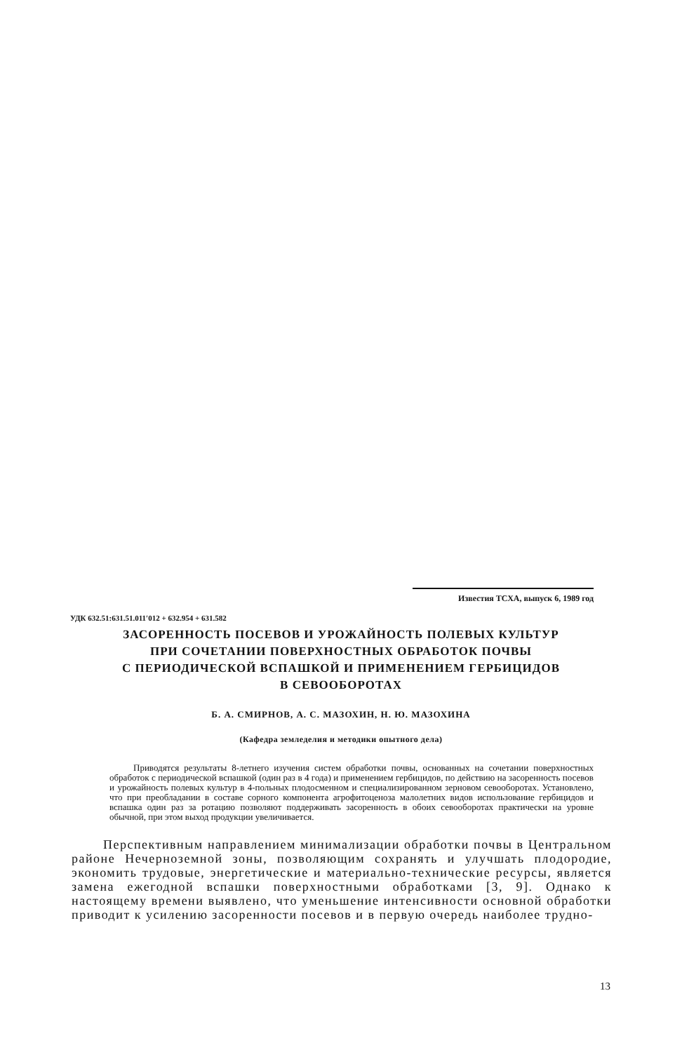Известия ТСХА, выпуск 6, 1989 год
УДК 632.51:631.51.011′012 + 632.954 + 631.582
ЗАСОРЕННОСТЬ ПОСЕВОВ И УРОЖАЙНОСТЬ ПОЛЕВЫХ КУЛЬТУР
ПРИ СОЧЕТАНИИ ПОВЕРХНОСТНЫХ ОБРАБОТОК ПОЧВЫ
С ПЕРИОДИЧЕСКОЙ ВСПАШКОЙ И ПРИМЕНЕНИЕМ ГЕРБИЦИДОВ
В СЕВООБОРОТАХ
Б. А. СМИРНОВ, А. С. МАЗОХИН, Н. Ю. МАЗОХИНА
(Кафедра земледелия и методики опытного дела)
Приводятся результаты 8-летнего изучения систем обработки почвы, основанных на сочетании поверхностных обработок с периодической вспашкой (один раз в 4 года) и применением гербицидов, по действию на засоренность посевов и урожайность полевых культур в 4-польных плодосменном и специализированном зерновом севооборотах. Установлено, что при преобладании в составе сорного компонента агрофитоценоза малолетних видов использование гербицидов и вспашка один раз за ротацию позволяют поддерживать засоренность в обоих севооборотах практически на уровне обычной, при этом выход продукции увеличивается.
Перспективным направлением минимализации обработки почвы в Центральном районе Нечерноземной зоны, позволяющим сохранять и улучшать плодородие, экономить трудовые, энергетические и материально-технические ресурсы, является замена ежегодной вспашки поверхностными обработками [3, 9]. Однако к настоящему времени выявлено, что уменьшение интенсивности основной обработки приводит к усилению засоренности посевов и в первую очередь наиболее трудно-
13